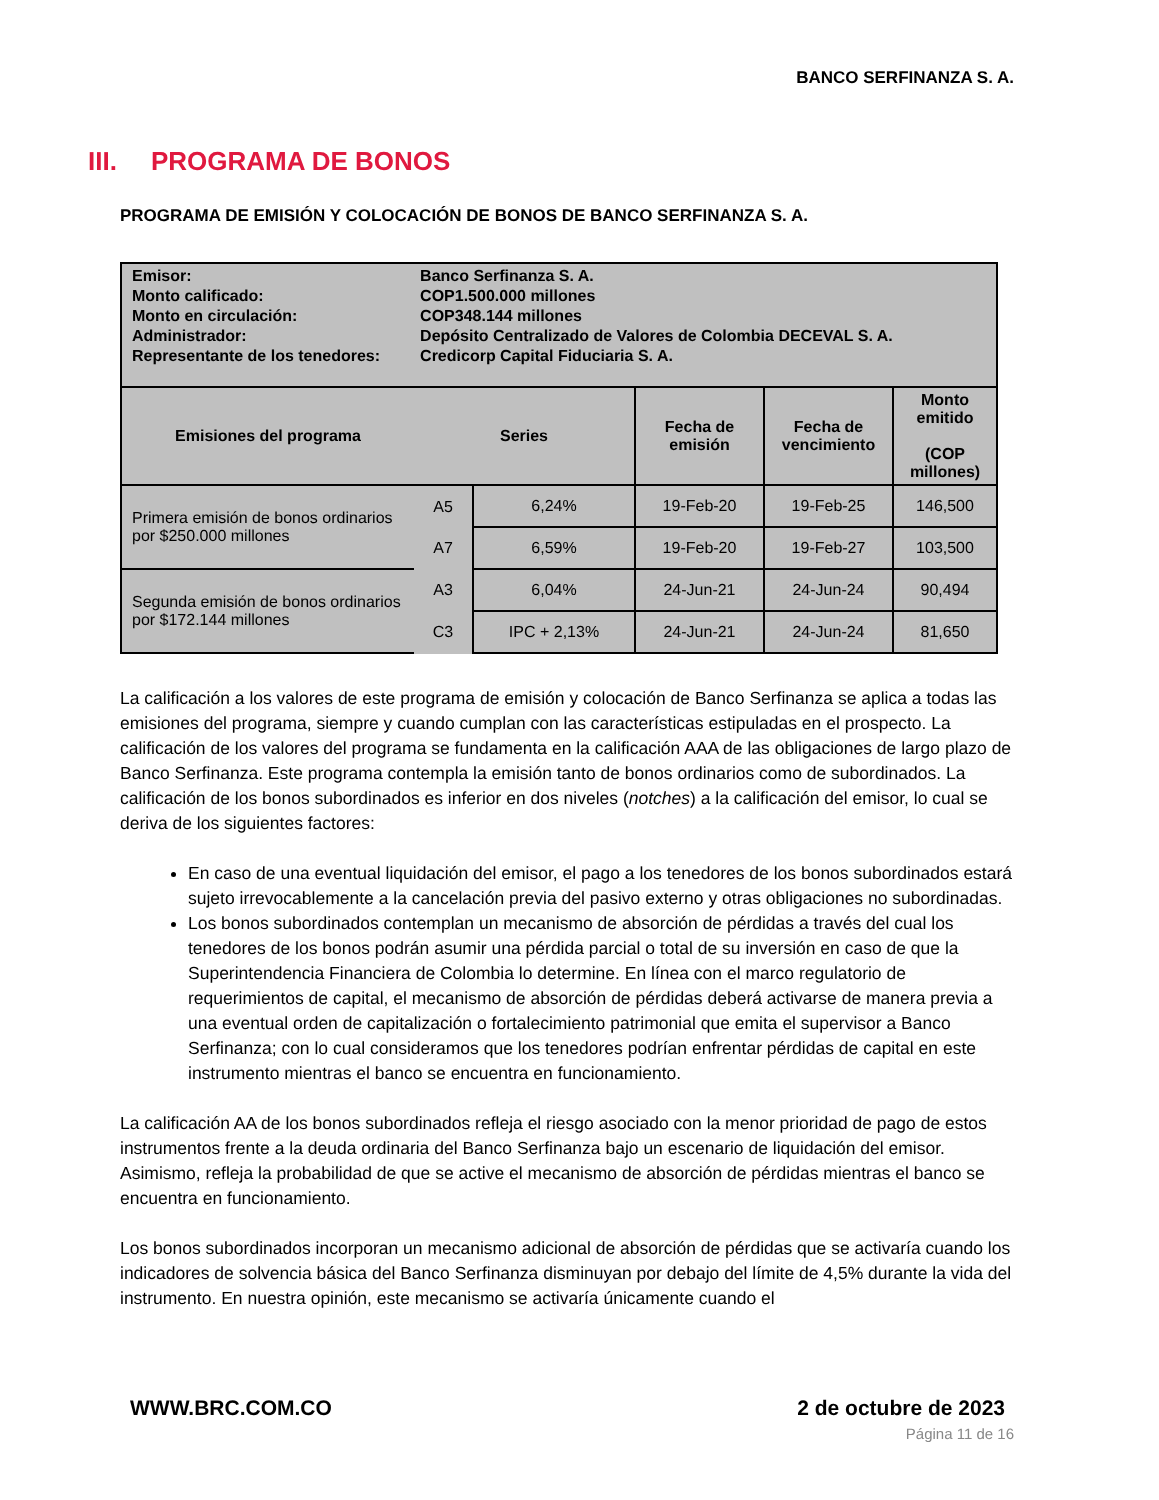BANCO SERFINANZA S. A.
III. PROGRAMA DE BONOS
PROGRAMA DE EMISIÓN Y COLOCACIÓN DE BONOS DE BANCO SERFINANZA S. A.
| / Emisor: / Banco Serfinanza S. A. / / Monto calificado: / COP1.500.000 millones / / Monto en circulación: / COP348.144 millones / / Administrador: / Depósito Centralizado de Valores de Colombia DECEVAL S. A. / / Representante de los tenedores: / Credicorp Capital Fiduciaria S. A. / | | | | | |
| Emisiones del programa | Series | | Fecha de emisión | Fecha de vencimiento | Monto emitido (COP millones) |
| Primera emisión de bonos ordinarios por $250.000 millones | A5 | 6,24% | 19-Feb-20 | 19-Feb-25 | 146,500 |
| | A7 | 6,59% | 19-Feb-20 | 19-Feb-27 | 103,500 |
| Segunda emisión de bonos ordinarios por $172.144 millones | A3 | 6,04% | 24-Jun-21 | 24-Jun-24 | 90,494 |
| | C3 | IPC + 2,13% | 24-Jun-21 | 24-Jun-24 | 81,650 |
La calificación a los valores de este programa de emisión y colocación de Banco Serfinanza se aplica a todas las emisiones del programa, siempre y cuando cumplan con las características estipuladas en el prospecto. La calificación de los valores del programa se fundamenta en la calificación AAA de las obligaciones de largo plazo de Banco Serfinanza. Este programa contempla la emisión tanto de bonos ordinarios como de subordinados. La calificación de los bonos subordinados es inferior en dos niveles (notches) a la calificación del emisor, lo cual se deriva de los siguientes factores:
En caso de una eventual liquidación del emisor, el pago a los tenedores de los bonos subordinados estará sujeto irrevocablemente a la cancelación previa del pasivo externo y otras obligaciones no subordinadas.
Los bonos subordinados contemplan un mecanismo de absorción de pérdidas a través del cual los tenedores de los bonos podrán asumir una pérdida parcial o total de su inversión en caso de que la Superintendencia Financiera de Colombia lo determine. En línea con el marco regulatorio de requerimientos de capital, el mecanismo de absorción de pérdidas deberá activarse de manera previa a una eventual orden de capitalización o fortalecimiento patrimonial que emita el supervisor a Banco Serfinanza; con lo cual consideramos que los tenedores podrían enfrentar pérdidas de capital en este instrumento mientras el banco se encuentra en funcionamiento.
La calificación AA de los bonos subordinados refleja el riesgo asociado con la menor prioridad de pago de estos instrumentos frente a la deuda ordinaria del Banco Serfinanza bajo un escenario de liquidación del emisor. Asimismo, refleja la probabilidad de que se active el mecanismo de absorción de pérdidas mientras el banco se encuentra en funcionamiento.
Los bonos subordinados incorporan un mecanismo adicional de absorción de pérdidas que se activaría cuando los indicadores de solvencia básica del Banco Serfinanza disminuyan por debajo del límite de 4,5% durante la vida del instrumento. En nuestra opinión, este mecanismo se activaría únicamente cuando el
WWW.BRC.COM.CO 2 de octubre de 2023
Página 11 de 16